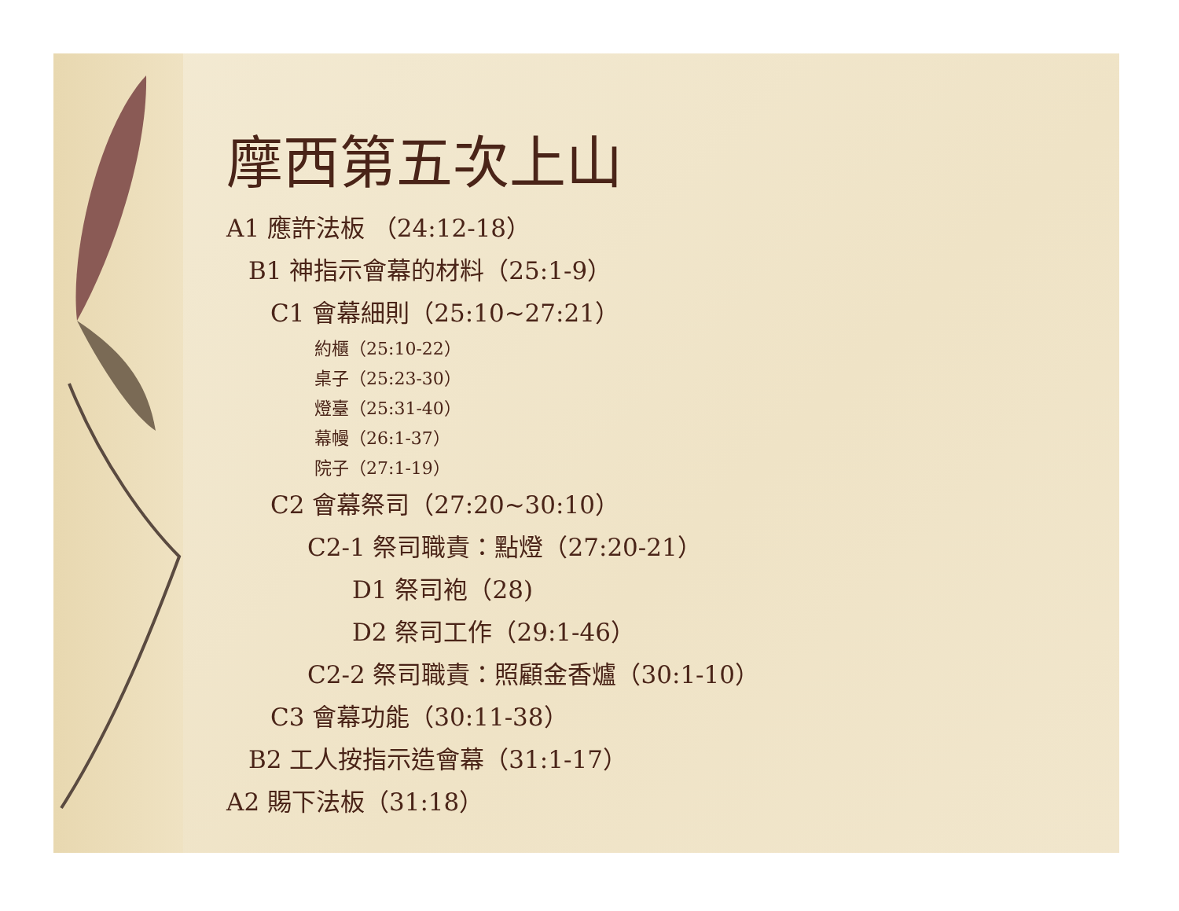摩西第五次上山
A1 應許法板 （24:12-18）
B1 神指示會幕的材料（25:1-9）
C1 會幕細則（25:10~27:21）
約櫃（25:10-22）
桌子（25:23-30）
燈臺（25:31-40）
幕幔（26:1-37）
院子（27:1-19）
C2 會幕祭司（27:20~30:10）
C2-1 祭司職責：點燈（27:20-21）
D1 祭司袍（28)
D2 祭司工作（29:1-46）
C2-2 祭司職責：照顧金香爐（30:1-10）
C3 會幕功能（30:11-38）
B2 工人按指示造會幕（31:1-17）
A2 賜下法板（31:18）